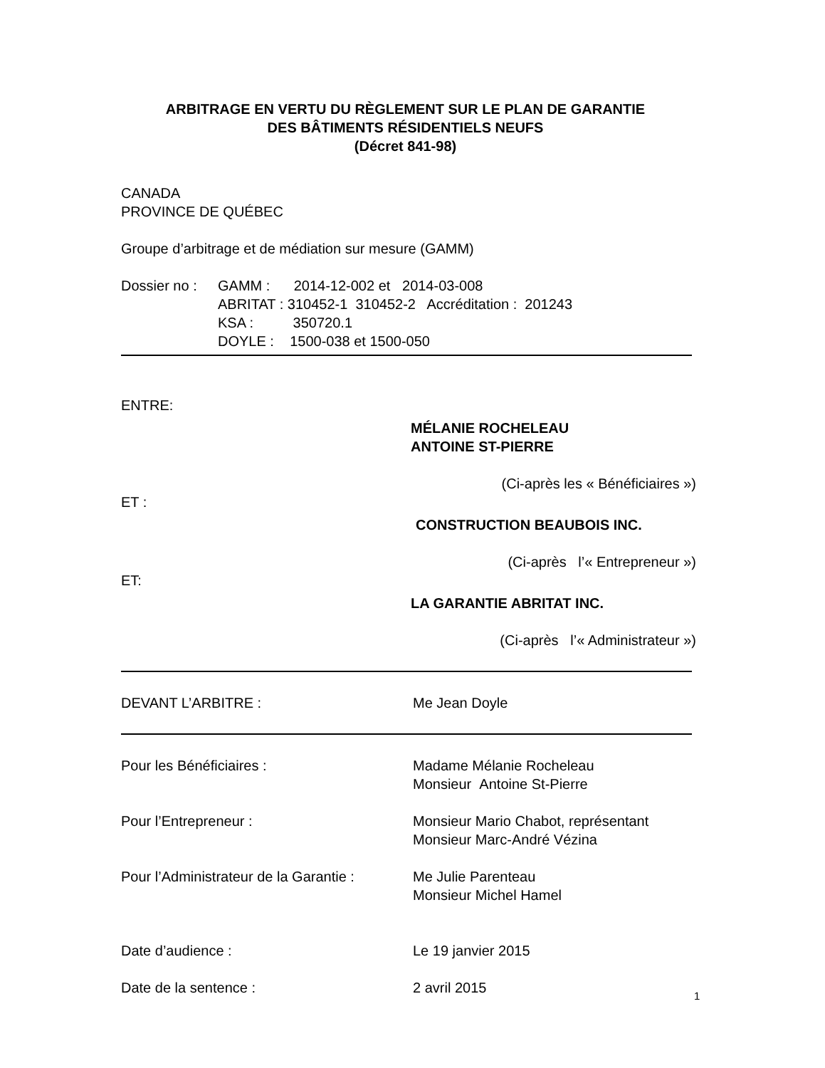ARBITRAGE EN VERTU DU RÈGLEMENT SUR LE PLAN DE GARANTIE
DES BÂTIMENTS RÉSIDENTIELS NEUFS
(Décret 841-98)
CANADA
PROVINCE DE QUÉBEC
Groupe d’arbitrage et de médiation sur mesure (GAMM)
Dossier no :
GAMM : 2014-12-002 et 2014-03-008
ABRITAT : 310452-1 310452-2 Accréditation : 201243
KSA : 350720.1
DOYLE : 1500-038 et 1500-050
ENTRE:
MÉLANIE ROCHELEAU
ANTOINE ST-PIERRE
(Ci-après les « Bénéficiaires »)
ET :
CONSTRUCTION BEAUBOIS INC.
(Ci-après l’« Entrepreneur »)
ET:
LA GARANTIE ABRITAT INC.
(Ci-après l’« Administrateur »)
DEVANT L’ARBITRE : Me Jean Doyle
Pour les Bénéficiaires : Madame Mélanie Rocheleau
Monsieur Antoine St-Pierre
Pour l’Entrepreneur : Monsieur Mario Chabot, représentant
Monsieur Marc-André Vézina
Pour l’Administrateur de la Garantie :
Me Julie Parenteau
Monsieur Michel Hamel
Date d’audience : Le 19 janvier 2015
Date de la sentence : 2 avril 2015
1